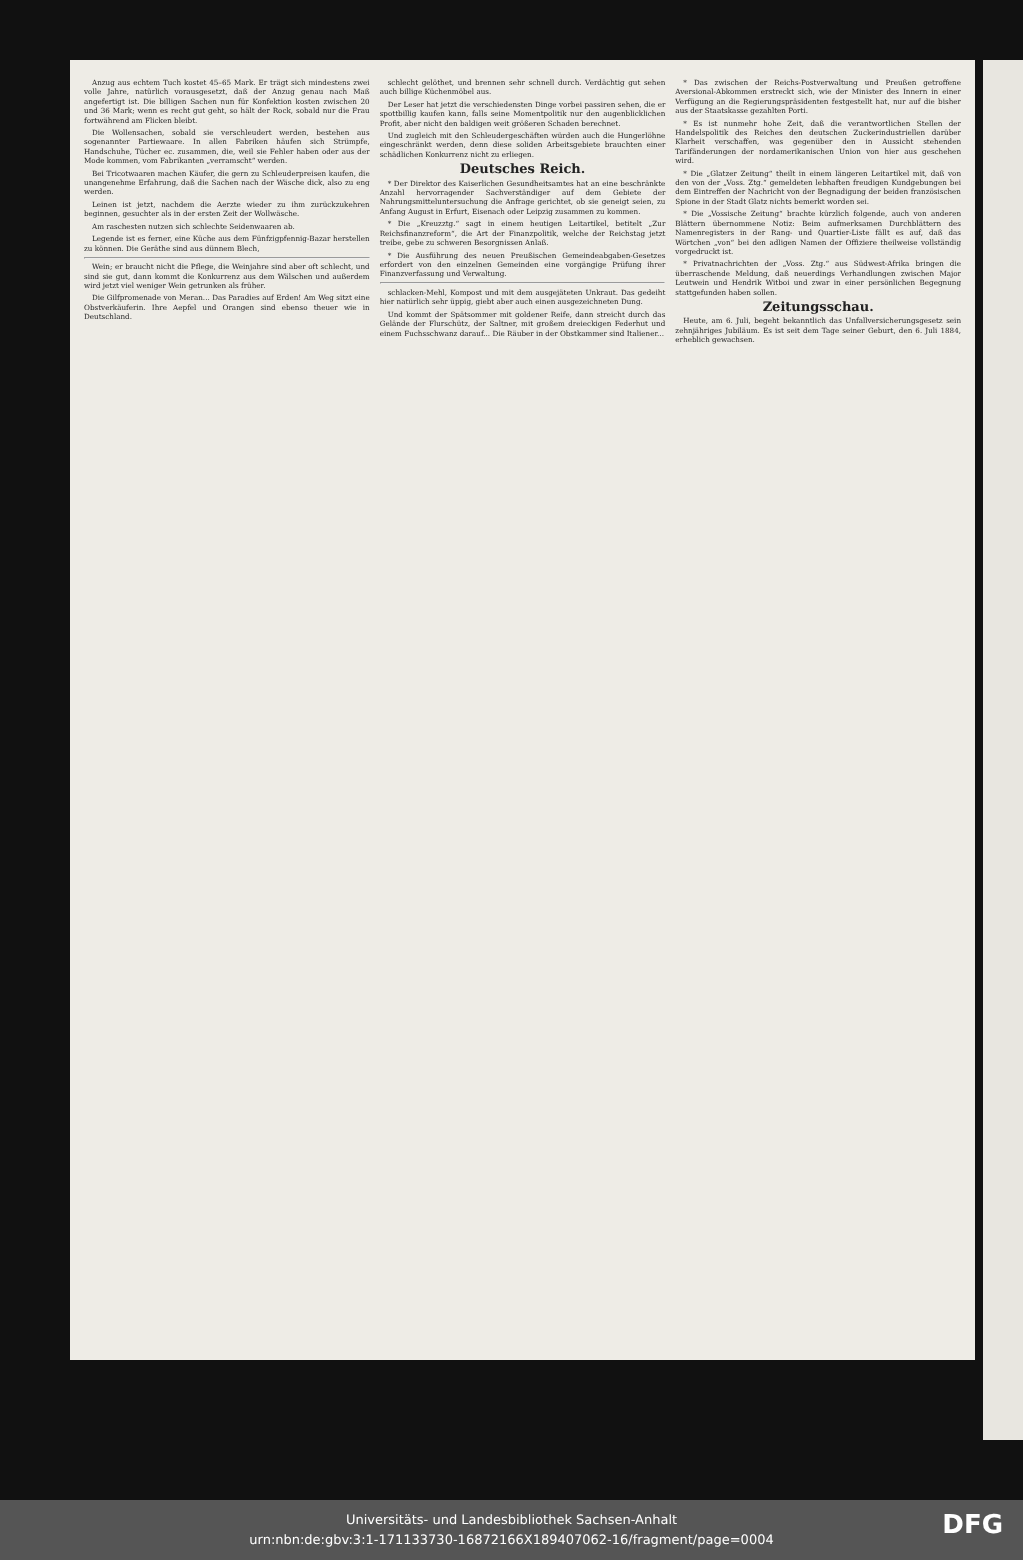Anzug aus echtem Tuch kostet 45–65 Mark. Er trägt sich mindestens zwei volle Jahre, natürlich vorausgesetzt, daß der Anzug genau nach Maß angefertigt ist. Die billigen Sachen nun für Konfektion kosten zwischen 20 und 36 Mark; wenn es recht gut geht, so hält der Rock, sobald nur die Frau fortwährend am Flicken bleibt.
Die Wollensachen, sobald sie verschleudert werden, bestehen aus sogenannter Partiewaare. In allen Fabriken häufen sich Strümpfe, Handschuhe, Tücher ec. zusammen, die, weil sie Fehler haben oder aus der Mode kommen, vom Fabrikanten „verramscht“ werden.
Bei Tricotwaaren machen Käufer, die gern zu Schleuderpreisen kaufen, die unangenehme Erfahrung, daß die Sachen nach der Wäsche dick, also zu eng werden.
Leinen ist jetzt, nachdem die Aerzte wieder zu ihm zurückzukehren beginnen, gesuchter als in der ersten Zeit der Wollwäsche.
Am raschesten nutzen sich schlechte Seidenwaaren ab.
Legende ist es ferner, eine Küche aus dem Fünfzigpfennig-Bazar herstellen zu können. Die Geräthe sind aus dünnem Blech,
Wein; er braucht nicht die Pflege, die Weinjahre sind aber oft schlecht, und sind sie gut, dann kommt die Konkurrenz aus dem Wälschen und außerdem wird jetzt viel weniger Wein getrunken als früher.
Die Gilfpromenade von Meran... Das Paradies auf Erden! Am Weg sitzt eine Obstverkäuferin. Ihre Aepfel und Orangen sind ebenso theuer wie in Deutschland.
schlecht gelöthet, und brennen sehr schnell durch. Verdächtig gut sehen auch billige Küchenmöbel aus.
Der Leser hat jetzt die verschiedensten Dinge vorbei passiren sehen, die er spottbillig kaufen kann, falls seine Momentpolitik nur den augenblicklichen Profit, aber nicht den baldigen weit größeren Schaden berechnet.
Und zugleich mit den Schleudergeschäften würden auch die Hungerlöhne eingeschränkt werden, denn diese soliden Arbeitsgebiete brauchten einer schädlichen Konkurrenz nicht zu erliegen.
Deutsches Reich.
* Der Direktor des Kaiserlichen Gesundheitsamtes hat an eine beschränkte Anzahl hervorragender Sachverständiger auf dem Gebiete der Nahrungsmitteluntersuchung die Anfrage gerichtet, ob sie geneigt seien, zu Anfang August in Erfurt, Eisenach oder Leipzig zusammen zu kommen.
* Die „Kreuzztg.“ sagt in einem heutigen Leitartikel, betitelt „Zur Reichsfinanzreform“, die Art der Finanzpolitik, welche der Reichstag jetzt treibe, gebe zu schweren Besorgnissen Anlaß.
* Die Ausführung des neuen Preußischen Gemeindeabgaben-Gesetzes erfordert von den einzelnen Gemeinden eine vorgängige Prüfung ihrer Finanzverfassung und Verwaltung.
schlacken-Mehl, Kompost und mit dem ausgejäteten Unkraut. Das gedeiht hier natürlich sehr üppig, giebt aber auch einen ausgezeichneten Dung.
Und kommt der Spätsommer mit goldener Reife, dann streicht durch das Gelände der Flurschütz, der Saltner, mit großem dreieckigen Federhut und einem Fuchsschwanz darauf... Die Räuber in der Obstkammer sind Italiener...
* Das zwischen der Reichs-Postverwaltung und Preußen getroffene Aversional-Abkommen erstreckt sich, wie der Minister des Innern in einer Verfügung an die Regierungspräsidenten festgestellt hat, nur auf die bisher aus der Staatskasse gezahlten Porti.
* Es ist nunmehr hohe Zeit, daß die verantwortlichen Stellen der Handelspolitik des Reiches den deutschen Zuckerindustriellen darüber Klarheit verschaffen, was gegenüber den in Aussicht stehenden Tarifänderungen der nordamerikanischen Union von hier aus geschehen wird.
* Die „Glatzer Zeitung“ theilt in einem längeren Leitartikel mit, daß von den von der „Voss. Ztg.“ gemeldeten lebhaften freudigen Kundgebungen bei dem Eintreffen der Nachricht von der Begnadigung der beiden französischen Spione in der Stadt Glatz nichts bemerkt worden sei.
* Die „Vossische Zeitung“ brachte kürzlich folgende, auch von anderen Blättern übernommene Notiz: Beim aufmerksamen Durchblättern des Namenregisters in der Rang- und Quartier-Liste fällt es auf, daß das Wörtchen „von“ bei den adligen Namen der Offiziere theilweise vollständig vorgedruckt ist.
* Privatnachrichten der „Voss. Ztg.“ aus Südwest-Afrika bringen die überraschende Meldung, daß neuerdings Verhandlungen zwischen Major Leutwein und Hendrik Witboi und zwar in einer persönlichen Begegnung stattgefunden haben sollen.
Zeitungsschau.
Heute, am 6. Juli, begeht bekanntlich das Unfallversicherungsgesetz sein zehnjähriges Jubiläum. Es ist seit dem Tage seiner Geburt, den 6. Juli 1884, erheblich gewachsen.
Universitäts- und Landesbibliothek Sachsen-Anhalt
urn:nbn:de:gbv:3:1-171133730-16872166X189407062-16/fragment/page=0004
DFG